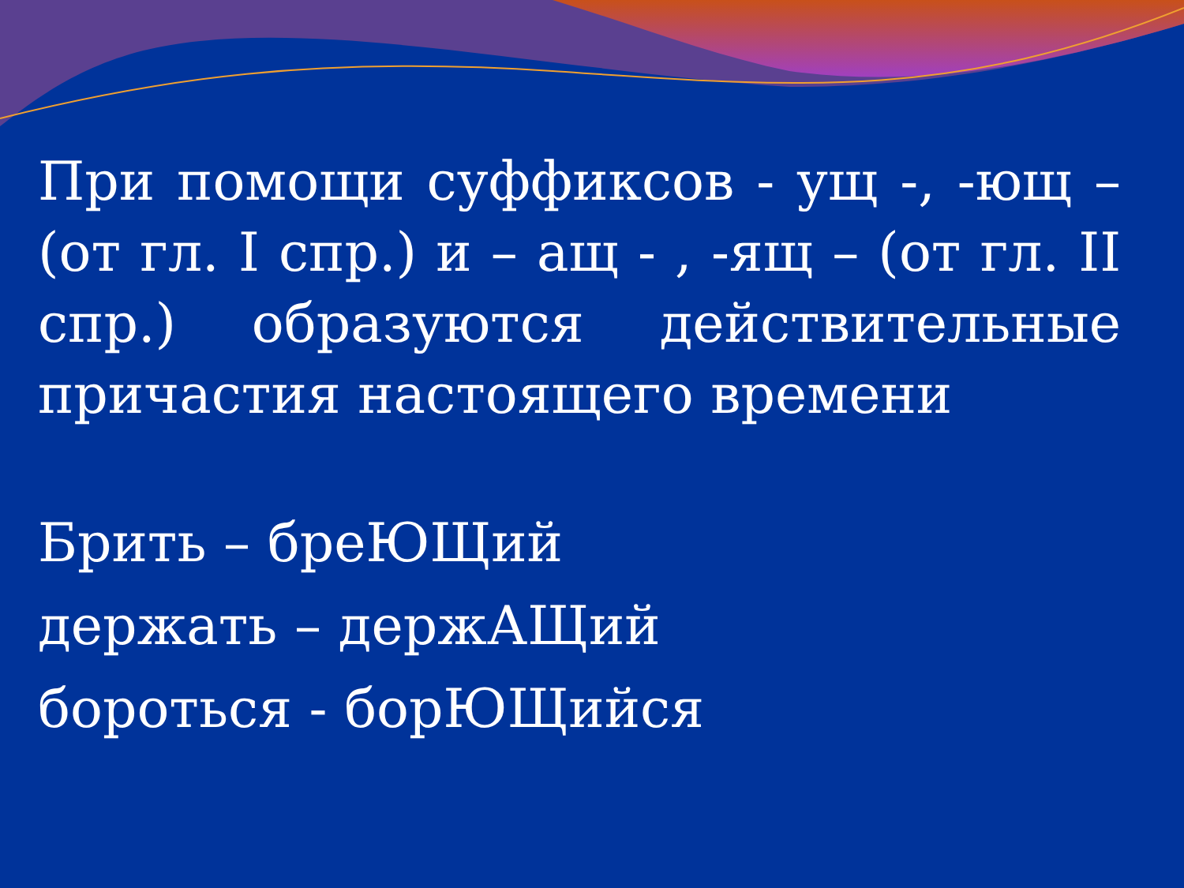При помощи суффиксов - ущ -, -ющ – (от гл. I спр.) и – ащ - , -ящ – (от гл. II спр.) образуются действительные причастия настоящего времени
Брить – бреЮЩий
держать – держАЩий
бороться - борЮЩийся